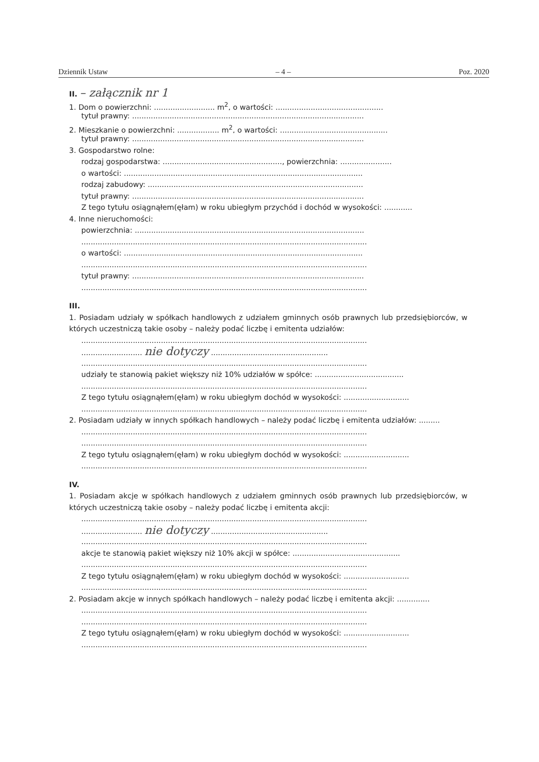Dziennik Ustaw – 4 – Poz. 2020
II. – załącznik nr 1
1. Dom o powierzchni: .......................... m<sup>2</sup>, o wartości: ..............................................
tytuł prawny: ...................................................................................................
2. Mieszkanie o powierzchni: .................. m<sup>2</sup>, o wartości: ..............................................
tytuł prawny: ...................................................................................................
3. Gospodarstwo rolne:
rodzaj gospodarstwa: ..................................................., powierzchnia: ......................
o wartości: ......................................................................................................
rodzaj zabudowy: ............................................................................................
tytuł prawny: ...................................................................................................
Z tego tytułu osiągnąłem(ęłam) w roku ubiegłym przychód i dochód w wysokości: ............
4. Inne nieruchomości:
powierzchnia: ..................................................................................................
..........................................................................................................................
o wartości: ......................................................................................................
..........................................................................................................................
tytuł prawny: ...................................................................................................
..........................................................................................................................
III.
1. Posiadam udziały w spółkach handlowych z udziałem gminnych osób prawnych lub przedsiębiorców, w których uczestniczą takie osoby – należy podać liczbę i emitenta udziałów:
..........................................................................................................................
.......................... nie dotyczy ..................................................
..........................................................................................................................
udziały te stanowią pakiet większy niż 10% udziałów w spółce: ......................................
..........................................................................................................................
Z tego tytułu osiągnąłem(ęłam) w roku ubiegłym dochód w wysokości: ............................
..........................................................................................................................
2. Posiadam udziały w innych spółkach handlowych – należy podać liczbę i emitenta udziałów: .........
..........................................................................................................................
..........................................................................................................................
Z tego tytułu osiągnąłem(ęłam) w roku ubiegłym dochód w wysokości: ............................
..........................................................................................................................
IV.
1. Posiadam akcje w spółkach handlowych z udziałem gminnych osób prawnych lub przedsiębiorców, w których uczestniczą takie osoby – należy podać liczbę i emitenta akcji:
..........................................................................................................................
.......................... nie dotyczy ..................................................
..........................................................................................................................
akcje te stanowią pakiet większy niż 10% akcji w spółce: ..............................................
..........................................................................................................................
Z tego tytułu osiągnąłem(ęłam) w roku ubiegłym dochód w wysokości: ............................
..........................................................................................................................
2. Posiadam akcje w innych spółkach handlowych – należy podać liczbę i emitenta akcji: ..............
..........................................................................................................................
..........................................................................................................................
Z tego tytułu osiągnąłem(ęłam) w roku ubiegłym dochód w wysokości: ............................
..........................................................................................................................